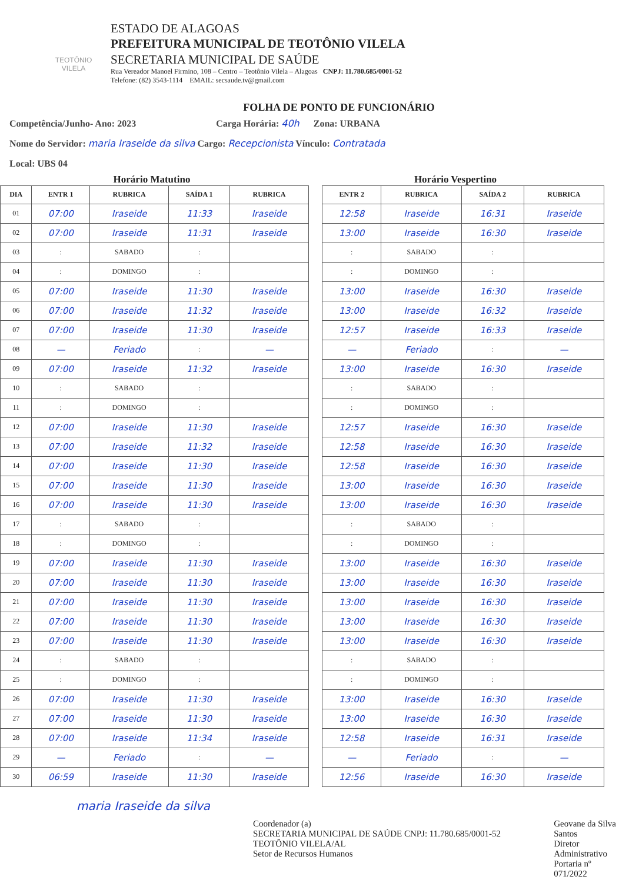TEOTÔNIO VILELA
ESTADO DE ALAGOAS
PREFEITURA MUNICIPAL DE TEOTÔNIO VILELA
SECRETARIA MUNICIPAL DE SAÚDE
Rua Vereador Manoel Firmino, 108 – Centro – Teotônio Vilela – Alagoas CNPJ: 11.780.685/0001-52
Telefone: (82) 3543-1114 EMAIL: secsaude.tv@gmail.com
FOLHA DE PONTO DE FUNCIONÁRIO
Competência/Junho- Ano: 2023 Carga Horária: 40h Zona: URBANA
Nome do Servidor: maria Iraseide da silva Cargo: Recepcionista Vínculo: Contratada
Local: UBS 04
Horário Matutino Horário Vespertino
| DIA | ENTR 1 | RUBRICA | SAÍDA 1 | RUBRICA |
| --- | --- | --- | --- | --- |
| 01 | 07:00 | Iraseide | 11:33 | Iraseide |
| 02 | 07:00 | Iraseide | 11:31 | Iraseide |
| 03 | : | SABADO | : | |
| 04 | : | DOMINGO | : | |
| 05 | 07:00 | Iraseide | 11:30 | Iraseide |
| 06 | 07:00 | Iraseide | 11:32 | Iraseide |
| 07 | 07:00 | Iraseide | 11:30 | Iraseide |
| 08 | — | Feriado | : | — |
| 09 | 07:00 | Iraseide | 11:32 | Iraseide |
| 10 | : | SABADO | : | |
| 11 | : | DOMINGO | : | |
| 12 | 07:00 | Iraseide | 11:30 | Iraseide |
| 13 | 07:00 | Iraseide | 11:32 | Iraseide |
| 14 | 07:00 | Iraseide | 11:30 | Iraseide |
| 15 | 07:00 | Iraseide | 11:30 | Iraseide |
| 16 | 07:00 | Iraseide | 11:30 | Iraseide |
| 17 | : | SABADO | : | |
| 18 | : | DOMINGO | : | |
| 19 | 07:00 | Iraseide | 11:30 | Iraseide |
| 20 | 07:00 | Iraseide | 11:30 | Iraseide |
| 21 | 07:00 | Iraseide | 11:30 | Iraseide |
| 22 | 07:00 | Iraseide | 11:30 | Iraseide |
| 23 | 07:00 | Iraseide | 11:30 | Iraseide |
| 24 | : | SABADO | : | |
| 25 | : | DOMINGO | : | |
| 26 | 07:00 | Iraseide | 11:30 | Iraseide |
| 27 | 07:00 | Iraseide | 11:30 | Iraseide |
| 28 | 07:00 | Iraseide | 11:34 | Iraseide |
| 29 | — | Feriado | : | — |
| 30 | 06:59 | Iraseide | 11:30 | Iraseide |
| ENTR 2 | RUBRICA | SAÍDA 2 | RUBRICA |
| --- | --- | --- | --- |
| 12:58 | Iraseide | 16:31 | Iraseide |
| 13:00 | Iraseide | 16:30 | Iraseide |
| : | SABADO | : | |
| : | DOMINGO | : | |
| 13:00 | Iraseide | 16:30 | Iraseide |
| 13:00 | Iraseide | 16:32 | Iraseide |
| 12:57 | Iraseide | 16:33 | Iraseide |
| — | Feriado | : | — |
| 13:00 | Iraseide | 16:30 | Iraseide |
| : | SABADO | : | |
| : | DOMINGO | : | |
| 12:57 | Iraseide | 16:30 | Iraseide |
| 12:58 | Iraseide | 16:30 | Iraseide |
| 12:58 | Iraseide | 16:30 | Iraseide |
| 13:00 | Iraseide | 16:30 | Iraseide |
| 13:00 | Iraseide | 16:30 | Iraseide |
| : | SABADO | : | |
| : | DOMINGO | : | |
| 13:00 | Iraseide | 16:30 | Iraseide |
| 13:00 | Iraseide | 16:30 | Iraseide |
| 13:00 | Iraseide | 16:30 | Iraseide |
| 13:00 | Iraseide | 16:30 | Iraseide |
| 13:00 | Iraseide | 16:30 | Iraseide |
| : | SABADO | : | |
| : | DOMINGO | : | |
| 13:00 | Iraseide | 16:30 | Iraseide |
| 13:00 | Iraseide | 16:30 | Iraseide |
| 12:58 | Iraseide | 16:31 | Iraseide |
| — | Feriado | : | — |
| 12:56 | Iraseide | 16:30 | Iraseide |
maria Iraseide da silva
Coordenador (a)
SECRETARIA MUNICIPAL DE SAÚDE CNPJ: 11.780.685/0001-52 TEOTÔNIO VILELA/AL
Setor de Recursos Humanos
Geovane da Silva Santos
Diretor Administrativo
Portaria nº 071/2022